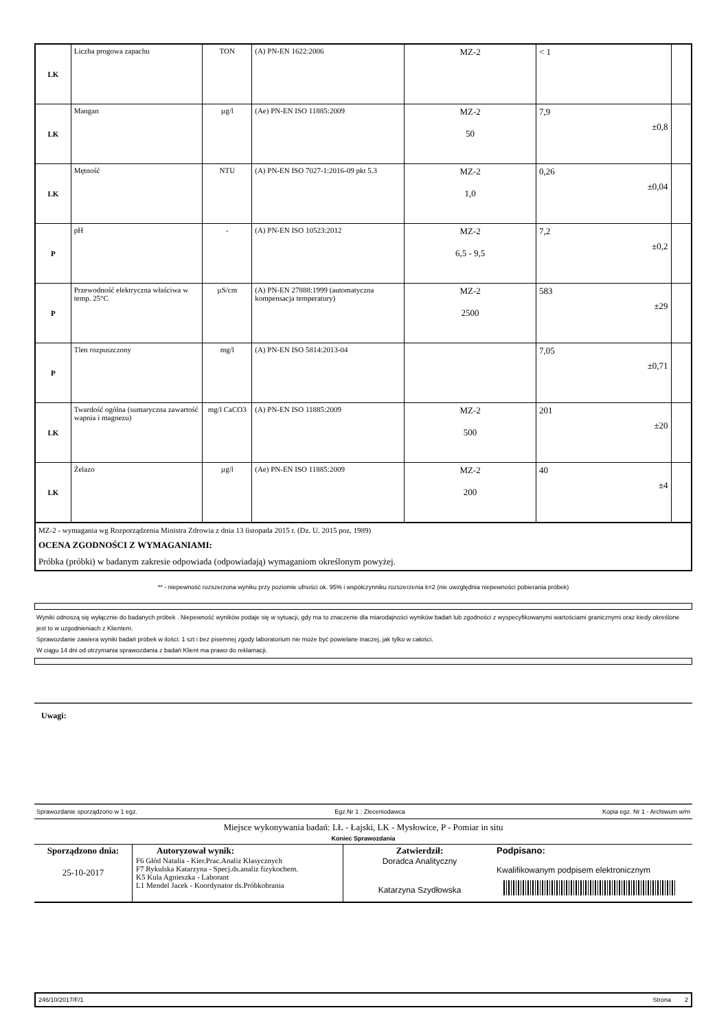| LK | Liczba progowa zapachu | TON | (A) PN-EN 1622:2006 | MZ-2 | < 1 | |
| LK | Mangan | µg/l | (Ae) PN-EN ISO 11885:2009 | MZ-2 50 | 7,9 ±0,8 | |
| LK | Mętność | NTU | (A) PN-EN ISO 7027-1:2016-09 pkt 5.3 | MZ-2 1,0 | 0,26 ±0,04 | |
| P | pH | - | (A) PN-EN ISO 10523:2012 | MZ-2 6,5 - 9,5 | 7,2 ±0,2 | |
| P | Przewodność elektryczna właściwa w temp. 25°C | µS/cm | (A) PN-EN 27888:1999 (automatyczna kompensacja temperatury) | MZ-2 2500 | 583 ±29 | |
| P | Tlen rozpuszczony | mg/l | (A) PN-EN ISO 5814:2013-04 | | 7,05 ±0,71 | |
| LK | Twardość ogólna (sumaryczna zawartość wapnia i magnezu) | mg/l CaCO3 | (A) PN-EN ISO 11885:2009 | MZ-2 500 | 201 ±20 | |
| LK | Żelazo | µg/l | (Ae) PN-EN ISO 11885:2009 | MZ-2 200 | 40 ±4 | |
MZ-2 - wymagania wg Rozporządzenia Ministra Zdrowia z dnia 13 listopada 2015 r. (Dz. U. 2015 poz. 1989)
OCENA ZGODNOŚCI Z WYMAGANIAMI:
Próbka (próbki) w badanym zakresie odpowiada (odpowiadają) wymaganiom określonym powyżej.
** - niepewność rozszerzona wyniku przy poziomie ufności ok. 95% i współczynniku rozszerzenia k=2 (nie uwzględnia niepewności pobierania próbek)
Wyniki odnoszą się wyłącznie do badanych próbek . Niepewność wyników podaje się w sytuacji, gdy ma to znaczenie dla miarodajności wyników badań lub zgodności z wyspecyfikowanymi wartościami granicznymi oraz kiedy określone jest to w uzgodnieniach z Klientem.
Sprawozdanie zawiera wyniki badań próbek w ilości: 1 szt i bez pisemnej zgody laboratorium nie może być powielane inaczej, jak tylko w całości.
W ciągu 14 dni od otrzymania sprawozdania z badań Klient ma prawo do reklamacji.
Uwagi:
Sprawozdanie sporządzono w 1 egz. Egz.Nr 1 : Zleceniodawca Kopia egz. Nr 1 - Archiwum w/m
Miejsce wykonywania badań: LŁ - Łajski, LK - Mysłowice, P - Pomiar in situ
Koniec Sprawozdania
| Sporządzono dnia: 25-10-2017 | Autoryzował wynik: F6 Głód Natalia - Kier.Prac.Analiz Klasycznych F7 Rykulska Katarzyna - Specj.ds.analiz fizykochem. K5 Kula Agnieszka - Laborant L1 Mendel Jacek - Koordynator ds.Próbkobrania | Zatwierdził: Doradca Analityczny Katarzyna Szydłowska | Podpisano: Kwalifikowanym podpisem elektronicznym |
246/10/2017/F/1 Strona 2